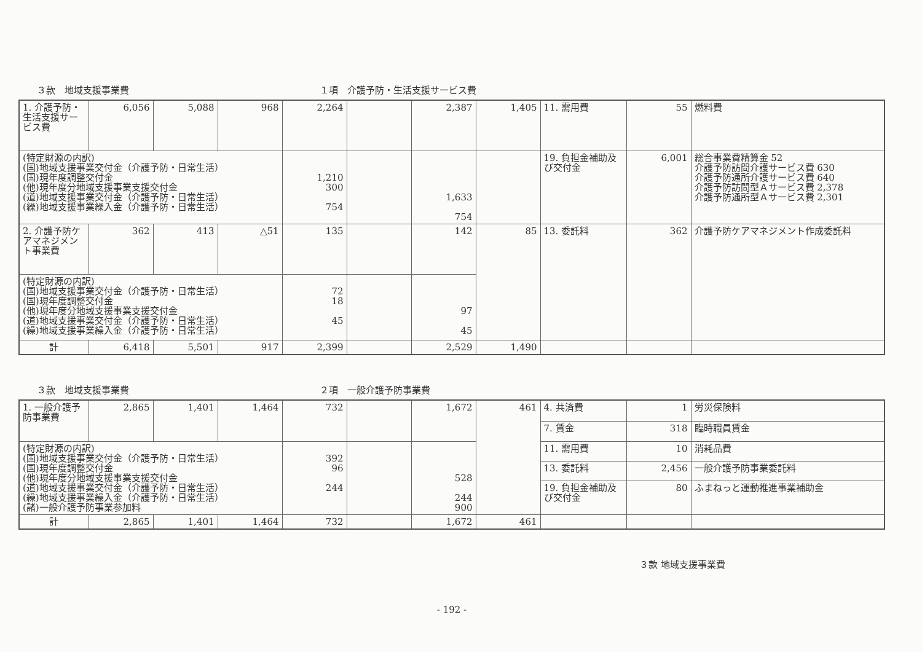３款　地域支援事業費 １項　介護予防・生活支援サービス費
| 1. 介護予防・生活支援サービス費 | 6,056 | 5,088 | 968 | 2,264 | | 2,387 | 1,405 | 11. 需用費 | 55 | 燃料費 |
| (特定財源の内訳) (国)地域支援事業交付金（介護予防・日常生活） (国)現年度調整交付金 (他)現年度分地域支援事業支援交付金 (道)地域支援事業交付金（介護予防・日常生活） (繰)地域支援事業繰入金（介護予防・日常生活） | | | | 1,210 300 754 | | 1,633 754 | | 19. 負担金補助及び交付金 | 6,001 | 総合事業費精算金 52 介護予防訪問介護サービス費 630 介護予防通所介護サービス費 640 介護予防訪問型Ａサービス費 2,378 介護予防通所型Ａサービス費 2,301 |
| 2. 介護予防ケアマネジメント事業費 | 362 | 413 | △51 | 135 | | 142 | 85 | 13. 委託料 | 362 | 介護予防ケアマネジメント作成委託料 |
| (特定財源の内訳) (国)地域支援事業交付金（介護予防・日常生活） (国)現年度調整交付金 (他)現年度分地域支援事業支援交付金 (道)地域支援事業交付金（介護予防・日常生活） (繰)地域支援事業繰入金（介護予防・日常生活） | | | | 72 18 45 | | 97 45 | | | | |
| 計 | 6,418 | 5,501 | 917 | 2,399 | | 2,529 | 1,490 | | | |
３款　地域支援事業費 ２項　一般介護予防事業費
| 1. 一般介護予防事業費 | 2,865 | 1,401 | 1,464 | 732 | | 1,672 | 461 | 4. 共済費 | 1 | 労災保険料 |
| | | | | | | | | 7. 賃金 | 318 | 臨時職員賃金 |
| (特定財源の内訳) (国)地域支援事業交付金（介護予防・日常生活） (国)現年度調整交付金 (他)現年度分地域支援事業支援交付金 (道)地域支援事業交付金（介護予防・日常生活） (繰)地域支援事業繰入金（介護予防・日常生活） (諸)一般介護予防事業参加料 | | | | 392 96 244 | | 528 244 900 | | 11. 需用費 | 10 | 消耗品費 |
| | | | | | | | | 13. 委託料 | 2,456 | 一般介護予防事業委託料 |
| | | | | | | | | 19. 負担金補助及び交付金 | 80 | ふまねっと運動推進事業補助金 |
| 計 | 2,865 | 1,401 | 1,464 | 732 | | 1,672 | 461 | | | |
３款 地域支援事業費
- 192 -